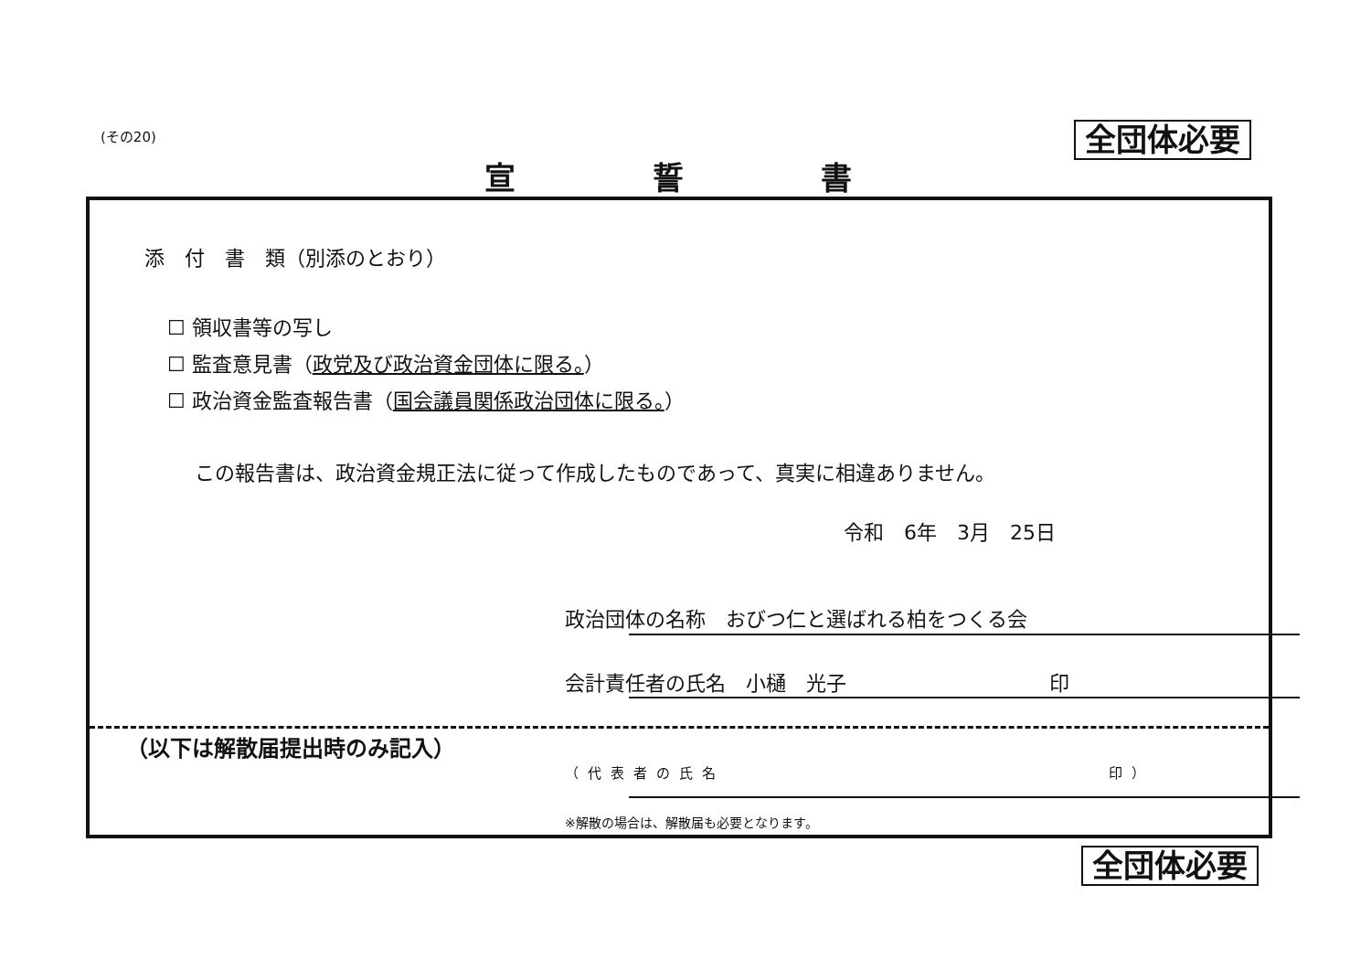(その20) 全団体必要
宣誓書
添　付　書　類（別添のとおり）
☐ 領収書等の写し
☐ 監査意見書（政党及び政治資金団体に限る。）
☐ 政治資金監査報告書（国会議員関係政治団体に限る。）
この報告書は、政治資金規正法に従って作成したものであって、真実に相違ありません。
令和　6年　3月　25日
政治団体の名称　おびつ仁と選ばれる柏をつくる会
会計責任者の氏名　小樋　光子　印
（以下は解散届提出時のみ記入）
（代表者の氏名 印）
※解散の場合は、解散届も必要となります。
全団体必要